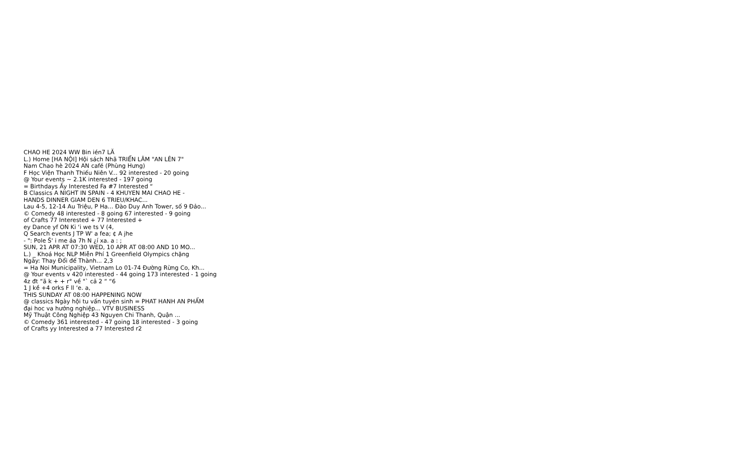CHAO HE 2024 WW Bin ién7 LĂ
L.) Home [HA NỘI] Hội sách Nhã TRIỂN LÃM "AN LÊN 7"
Nam Chao hè 2024 AN café (Phùng Hưng)
F Học Viện Thanh Thiếu Niên V... 92 interested - 20 going
@ Your events ~ 2.1K interested - 197 going
= Birthdays Ấy Interested Fa #7 Interested “
B Classics A NIGHT IN SPAIN - 4 KHUYEN MAI CHAO HE -
HANDS DINNER GIAM DEN 6 TRIEU/KHAC...
Lau 4-5, 12-14 Au Triệu, P Ha... Đào Duy Anh Tower, số 9 Đảo...
© Comedy 48 interested - 8 going 67 interested - 9 going
of Crafts 77 Interested + 77 Interested +
ey Dance yf ON Ki ‘i we ts V (4,
Q Search events J TP W' a fea; ¢ A jhe
- ": Pole Š' i me áa 7h N ¿í xa. a : ;
SUN, 21 APR AT 07:30 WED, 10 APR AT 08:00 AND 10 MO...
L.) _ Khoá Học NLP Miễn Phí 1 Greenfield Olympics chặng
Ngày: Thay Đổi để Thành... 2,3
= Ha Noi Municipality, Vietnam Lo 01-74 Đường Rừng Co, Kh...
@ Your events v 420 interested - 44 going 173 interested - 1 going
4z đt “ã k + + r° về "` cả 2 “ “6
1 J kề +4 orks F ll ‘e. a,
THIS SUNDAY AT 08:00 HAPPENING NOW
@ classics Ngày hội tu vấn tuyén sinh = PHAT HANH AN PHẨM
đại hoc va hướng nghiệp... VTV BUSINESS
Mỹ Thuật Công Nghiệp 43 Nguyen Chi Thanh, Quận ...
© Comedy 361 interested - 47 going 18 interested - 3 going
of Crafts yy Interested a 77 Interested r2